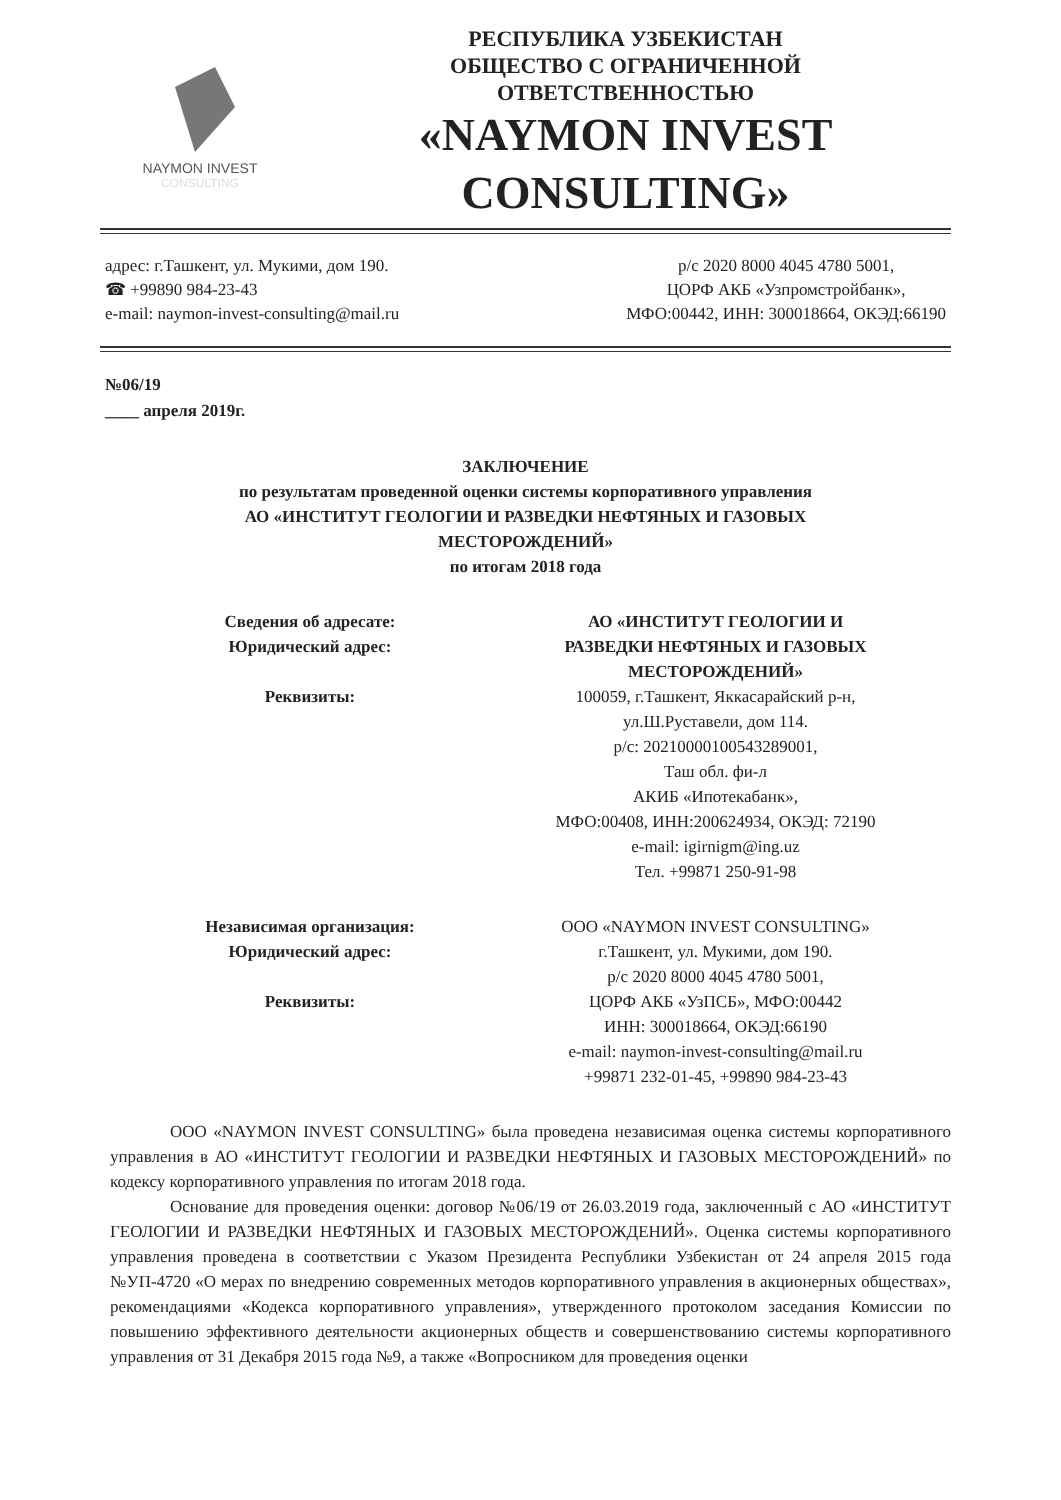NAYMON INVEST
CONSULTING
РЕСПУБЛИКА УЗБЕКИСТАН
ОБЩЕСТВО С ОГРАНИЧЕННОЙ
ОТВЕТСТВЕННОСТЬЮ
«NAYMON INVEST
CONSULTING»
адрес: г.Ташкент, ул. Мукими, дом 190.
☎ +99890 984-23-43
e-mail: naymon-invest-consulting@mail.ru
р/с 2020 8000 4045 4780 5001,
ЦОРФ АКБ «Узпромстройбанк»,
МФО:00442, ИНН: 300018664, ОКЭД:66190
№06/19
____ апреля 2019г.
ЗАКЛЮЧЕНИЕ
по результатам проведенной оценки системы корпоративного управления
АО «ИНСТИТУТ ГЕОЛОГИИ И РАЗВЕДКИ НЕФТЯНЫХ И ГАЗОВЫХ
МЕСТОРОЖДЕНИЙ»
по итогам 2018 года
Сведения об адресате:
Юридический адрес:
Реквизиты:
АО «ИНСТИТУТ ГЕОЛОГИИ И
РАЗВЕДКИ НЕФТЯНЫХ И ГАЗОВЫХ
МЕСТОРОЖДЕНИЙ»
100059, г.Ташкент, Яккасарайский р-н,
ул.Ш.Руставели, дом 114.
р/с: 20210000100543289001,
Таш обл. фи-л
АКИБ «Ипотекабанк»,
МФО:00408, ИНН:200624934, ОКЭД: 72190
e-mail: igirnigm@ing.uz
Тел. +99871 250-91-98
Независимая организация:
Юридический адрес:
Реквизиты:
ООО «NAYMON INVEST CONSULTING»
г.Ташкент, ул. Мукими, дом 190.
р/с 2020 8000 4045 4780 5001,
ЦОРФ АКБ «УзПСБ», МФО:00442
ИНН: 300018664, ОКЭД:66190
e-mail: naymon-invest-consulting@mail.ru
+99871 232-01-45, +99890 984-23-43
ООО «NAYMON INVEST CONSULTING» была проведена независимая оценка системы корпоративного управления в АО «ИНСТИТУТ ГЕОЛОГИИ И РАЗВЕДКИ НЕФТЯНЫХ И ГАЗОВЫХ МЕСТОРОЖДЕНИЙ» по кодексу корпоративного управления по итогам 2018 года.
Основание для проведения оценки: договор №06/19 от 26.03.2019 года, заключенный с АО «ИНСТИТУТ ГЕОЛОГИИ И РАЗВЕДКИ НЕФТЯНЫХ И ГАЗОВЫХ МЕСТОРОЖДЕНИЙ». Оценка системы корпоративного управления проведена в соответствии с Указом Президента Республики Узбекистан от 24 апреля 2015 года №УП-4720 «О мерах по внедрению современных методов корпоративного управления в акционерных обществах», рекомендациями «Кодекса корпоративного управления», утвержденного протоколом заседания Комиссии по повышению эффективного деятельности акционерных обществ и совершенствованию системы корпоративного управления от 31 Декабря 2015 года №9, а также «Вопросником для проведения оценки